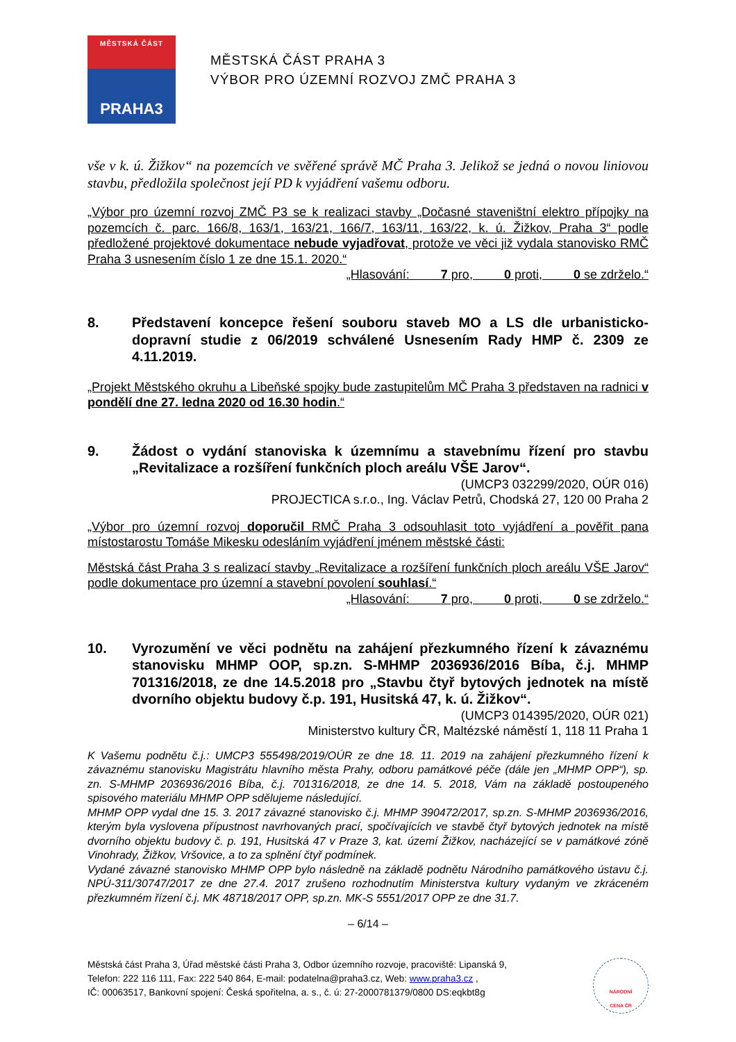MĚSTSKÁ ČÁST
PRAHA3
MĚSTSKÁ ČÁST PRAHA 3
VÝBOR PRO ÚZEMNÍ ROZVOJ ZMČ PRAHA 3
vše v k. ú. Žižkov“ na pozemcích ve svěřené správě MČ Praha 3. Jelikož se jedná o novou liniovou stavbu, předložila společnost její PD k vyjádření vašemu odboru.
„Výbor pro územní rozvoj ZMČ P3 se k realizaci stavby „Dočasné staveništní elektro přípojky na pozemcích č. parc. 166/8, 163/1, 163/21, 166/7, 163/11, 163/22, k. ú. Žižkov, Praha 3“ podle předložené projektové dokumentace nebude vyjadřovat, protože ve věci již vydala stanovisko RMČ Praha 3 usnesením číslo 1 ze dne 15.1. 2020.“
„Hlasování: 7 pro, 0 proti, 0 se zdrželo.“
8. Představení koncepce řešení souboru staveb MO a LS dle urbanisticko-dopravní studie z 06/2019 schválené Usnesením Rady HMP č. 2309 ze 4.11.2019.
„Projekt Městského okruhu a Libeňské spojky bude zastupitelům MČ Praha 3 představen na radnici v pondělí dne 27. ledna 2020 od 16.30 hodin.“
9. Žádost o vydání stanoviska k územnímu a stavebnímu řízení pro stavbu „Revitalizace a rozšíření funkčních ploch areálu VŠE Jarov“.
(UMCP3 032299/2020, OÚR 016)
PROJECTICA s.r.o., Ing. Václav Petrů, Chodská 27, 120 00 Praha 2
„Výbor pro územní rozvoj doporučil RMČ Praha 3 odsouhlasit toto vyjádření a pověřit pana místostarostu Tomáše Mikesku odesláním vyjádření jménem městské části:
Městská část Praha 3 s realizací stavby „Revitalizace a rozšíření funkčních ploch areálu VŠE Jarov“ podle dokumentace pro územní a stavební povolení souhlasí.“
„Hlasování: 7 pro, 0 proti, 0 se zdrželo.“
10. Vyrozumění ve věci podnětu na zahájení přezkumného řízení k závaznému stanovisku MHMP OOP, sp.zn. S-MHMP 2036936/2016 Bíba, č.j. MHMP 701316/2018, ze dne 14.5.2018 pro „Stavbu čtyř bytových jednotek na místě dvorního objektu budovy č.p. 191, Husitská 47, k. ú. Žižkov“.
(UMCP3 014395/2020, OÚR 021)
Ministerstvo kultury ČR, Maltézské náměstí 1, 118 11 Praha 1
K Vašemu podnětu č.j.: UMCP3 555498/2019/OÚR ze dne 18. 11. 2019 na zahájení přezkumného řízení k závaznému stanovisku Magistrátu hlavního města Prahy, odboru památkové péče (dále jen „MHMP OPP“), sp. zn. S-MHMP 2036936/2016 Bíba, č.j. 701316/2018, ze dne 14. 5. 2018, Vám na základě postoupeného spisového materiálu MHMP OPP sdělujeme následující.
MHMP OPP vydal dne 15. 3. 2017 závazné stanovisko č.j. MHMP 390472/2017, sp.zn. S-MHMP 2036936/2016, kterým byla vyslovena přípustnost navrhovaných prací, spočívajících ve stavbě čtyř bytových jednotek na místě dvorního objektu budovy č. p. 191, Husitská 47 v Praze 3, kat. území Žižkov, nacházející se v památkové zóně Vinohrady, Žižkov, Vršovice, a to za splnění čtyř podmínek.
Vydané závazné stanovisko MHMP OPP bylo následně na základě podnětu Národního památkového ústavu č.j. NPÚ-311/30747/2017 ze dne 27.4. 2017 zrušeno rozhodnutím Ministerstva kultury vydaným ve zkráceném přezkumném řízení č.j. MK 48718/2017 OPP, sp.zn. MK-S 5551/2017 OPP ze dne 31.7.
– 6/14 –
Městská část Praha 3, Úřad městské části Praha 3, Odbor územního rozvoje, pracoviště: Lipanská 9,
Telefon: 222 116 111, Fax: 222 540 864, E-mail: podatelna@praha3.cz, Web: www.praha3.cz ,
IČ: 00063517, Bankovní spojení: Česká spořitelna, a. s., č. ú: 27-2000781379/0800 DS:eqkbt8g
NÁRODNÍ
CENA ČR